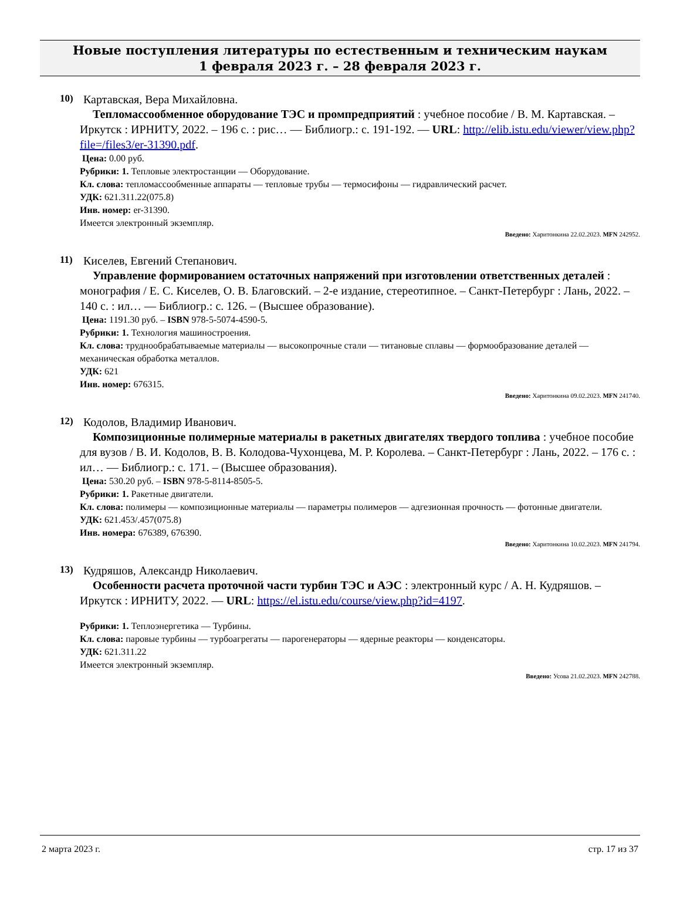Новые поступления литературы по естественным и техническим наукам
1 февраля 2023 г. – 28 февраля 2023 г.
10)
Картавская, Вера Михайловна.
Тепломассообменное оборудование ТЭС и промпредприятий : учебное пособие / В. М. Картавская. – Иркутск : ИРНИТУ, 2022. – 196 с. : рис… — Библиогр.: с. 191-192. — URL: http://elib.istu.edu/viewer/view.php?file=/files3/er-31390.pdf.
Цена: 0.00 руб.
Рубрики: 1. Тепловые электростанции — Оборудование.
Кл. слова: тепломассообменные аппараты — тепловые трубы — термосифоны — гидравлический расчет.
УДК: 621.311.22(075.8)
Инв. номер: er-31390.
Имеется электронный экземпляр.
Введено: Харитонкина 22.02.2023. MFN 242952.
11)
Киселев, Евгений Степанович.
Управление формированием остаточных напряжений при изготовлении ответственных деталей : монография / Е. С. Киселев, О. В. Благовский. – 2-е издание, стереотипное. – Санкт-Петербург : Лань, 2022. – 140 с. : ил… — Библиогр.: с. 126. – (Высшее образование).
Цена: 1191.30 руб. – ISBN 978-5-5074-4590-5.
Рубрики: 1. Технология машиностроения.
Кл. слова: труднообрабатываемые материалы — высокопрочные стали — титановые сплавы — формообразование деталей — механическая обработка металлов.
УДК: 621
Инв. номер: 676315.
Введено: Харитонкина 09.02.2023. MFN 241740.
12)
Кодолов, Владимир Иванович.
Композиционные полимерные материалы в ракетных двигателях твердого топлива : учебное пособие для вузов / В. И. Кодолов, В. В. Колодова-Чухонцева, М. Р. Королева. – Санкт-Петербург : Лань, 2022. – 176 с. : ил… — Библиогр.: с. 171. – (Высшее образования).
Цена: 530.20 руб. – ISBN 978-5-8114-8505-5.
Рубрики: 1. Ракетные двигатели.
Кл. слова: полимеры — композиционные материалы — параметры полимеров — адгезионная прочность — фотонные двигатели.
УДК: 621.453/.457(075.8)
Инв. номера: 676389, 676390.
Введено: Харитонкина 10.02.2023. MFN 241794.
13)
Кудряшов, Александр Николаевич.
Особенности расчета проточной части турбин ТЭС и АЭС : электронный курс / А. Н. Кудряшов. – Иркутск : ИРНИТУ, 2022. — URL: https://el.istu.edu/course/view.php?id=4197.
Рубрики: 1. Теплоэнергетика — Турбины.
Кл. слова: паровые турбины — турбоагрегаты — парогенераторы — ядерные реакторы — конденсаторы.
УДК: 621.311.22
Имеется электронный экземпляр.
Введено: Усова 21.02.2023. MFN 242788.
2 марта 2023 г. стр. 17 из 37